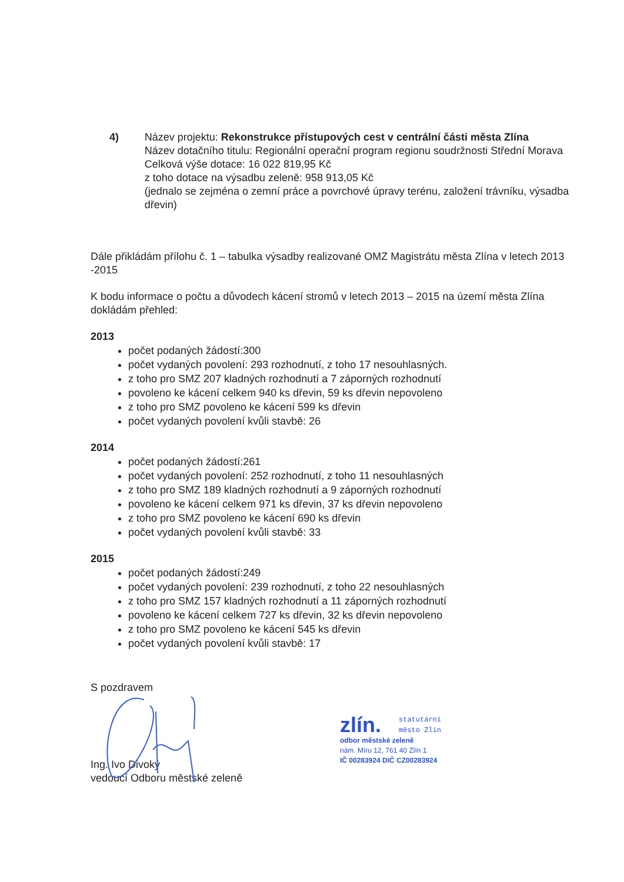4) Název projektu: Rekonstrukce přístupových cest v centrální části města Zlína
Název dotačního titulu: Regionální operační program regionu soudržnosti Střední Morava
Celková výše dotace: 16 022 819,95 Kč
z toho dotace na výsadbu zeleně: 958 913,05 Kč
(jednalo se zejména o zemní práce a povrchové úpravy terénu, založení trávníku, výsadba dřevin)
Dále přikládám přílohu č. 1 – tabulka výsadby realizované OMZ Magistrátu města Zlína v letech 2013 -2015
K bodu informace o počtu a důvodech kácení stromů v letech 2013 – 2015 na území města Zlína dokládám přehled:
2013
počet podaných žádostí:300
počet vydaných povolení: 293 rozhodnutí, z toho 17 nesouhlasných.
z toho pro SMZ 207 kladných rozhodnutí a 7 záporných rozhodnutí
povoleno ke kácení celkem 940 ks dřevin, 59 ks dřevin nepovoleno
z toho pro SMZ povoleno ke kácení 599 ks dřevin
počet vydaných povolení kvůli stavbě: 26
2014
počet podaných žádostí:261
počet vydaných povolení: 252 rozhodnutí, z toho 11 nesouhlasných
z toho pro SMZ 189 kladných rozhodnutí a 9 záporných rozhodnutí
povoleno ke kácení celkem 971 ks dřevin, 37 ks dřevin nepovoleno
z toho pro SMZ povoleno ke kácení 690 ks dřevin
počet vydaných povolení kvůli stavbě: 33
2015
počet podaných žádostí:249
počet vydaných povolení: 239 rozhodnutí, z toho 22 nesouhlasných
z toho pro SMZ 157 kladných rozhodnutí a 11 záporných rozhodnutí
povoleno ke kácení celkem 727 ks dřevin, 32 ks dřevin nepovoleno
z toho pro SMZ povoleno ke kácení 545 ks dřevin
počet vydaných povolení kvůli stavbě: 17
S pozdravem
Ing. Ivo Divoký
vedoucí Odboru městské zeleně
zlín. statutární
město Zlín
odbor městské zeleně
nám. Míru 12, 761 40 Zlín 1
IČ 00283924 DIČ CZ00283924